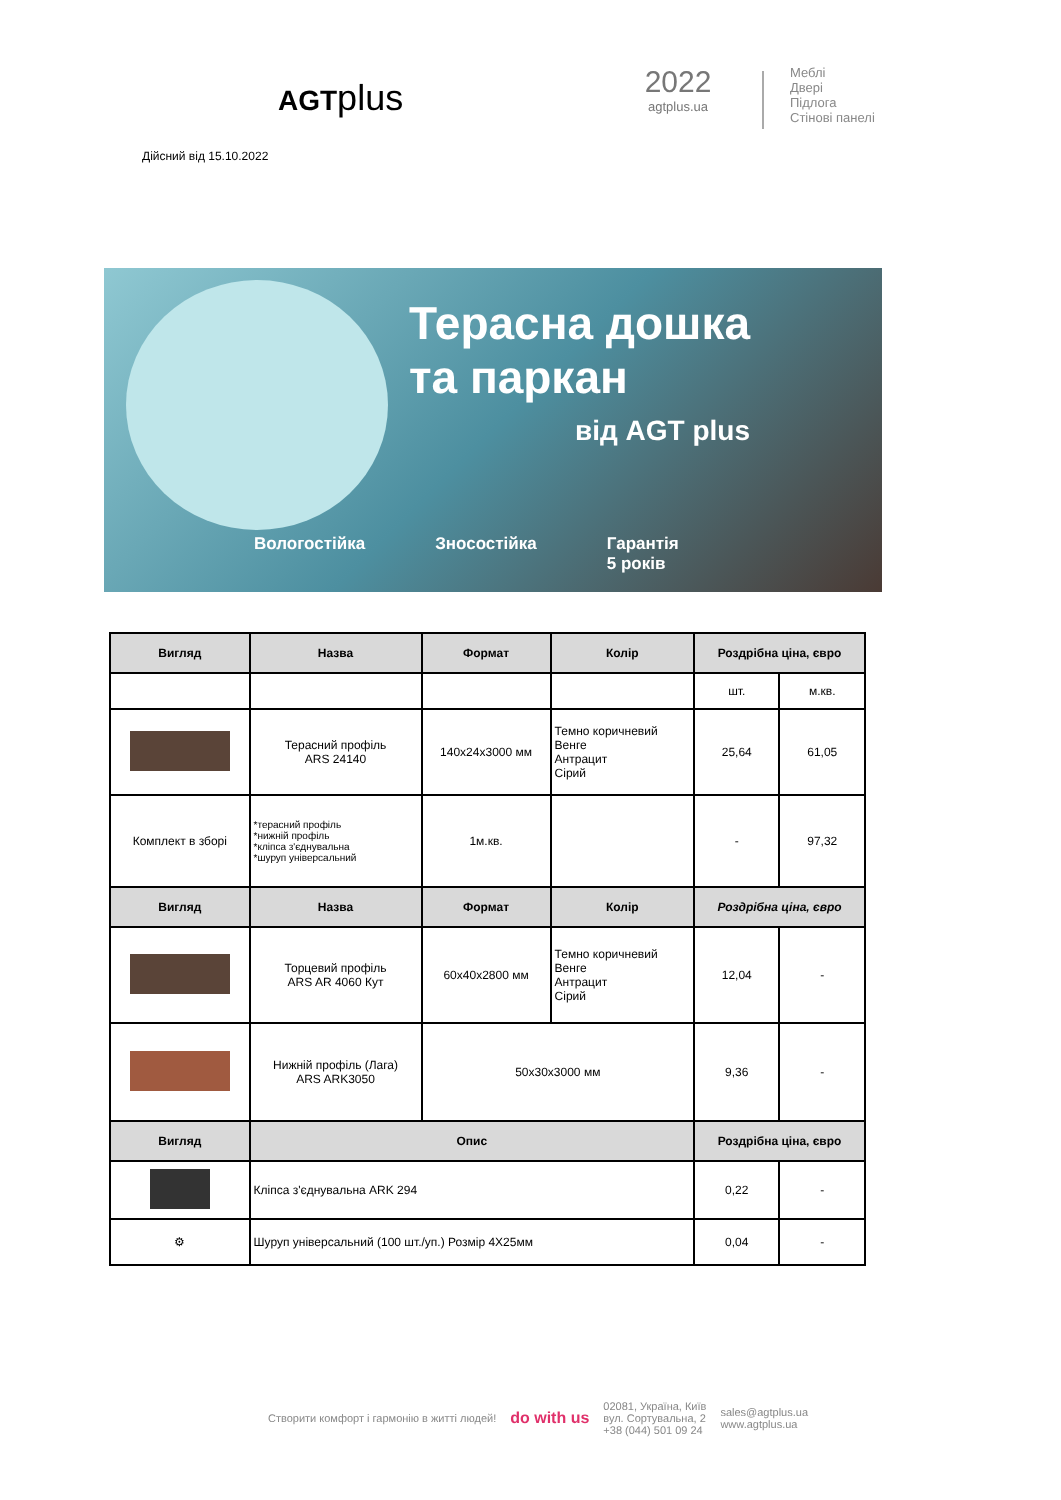AGTplus
2022
agtplus.ua
Меблі
Двері
Підлога
Стінові панелі
Дійсний від 15.10.2022
Терасна дошка
та паркан
від AGT plus
Вологостійка Зносостійка Гарантія
5 років
| Вигляд | Назва | Формат | Колір | Роздрібна ціна, євро | |
| --- | --- | --- | --- | --- | --- |
| | | | | шт. | м.кв. |
| | Терасний профіль ARS 24140 | 140x24x3000 мм | Темно коричневий Венге Антрацит Сірий | 25,64 | 61,05 |
| Комплект в зборі | *терасний профіль *нижній профіль *кліпса з'єднувальна *шуруп універсальний | 1м.кв. | | - | 97,32 |
| Вигляд | Назва | Формат | Колір | Роздрібна ціна, євро | |
| | Торцевий профіль ARS AR 4060 Кут | 60x40x2800 мм | Темно коричневий Венге Антрацит Сірий | 12,04 | - |
| | Нижній профіль (Лага) ARS ARK3050 | 50x30x3000 мм | | 9,36 | - |
| Вигляд | Опис | | | Роздрібна ціна, євро | |
| | Кліпса з'єднувальна ARK 294 | | | 0,22 | - |
| ⚙ | Шуруп універсальний (100 шт./уп.) Розмір 4X25мм | | | 0,04 | - |
Створити комфорт і гармонію в житті людей! do with us 02081, Україна, Київ
вул. Сортувальна, 2
+38 (044) 501 09 24 sales@agtplus.ua
www.agtplus.ua